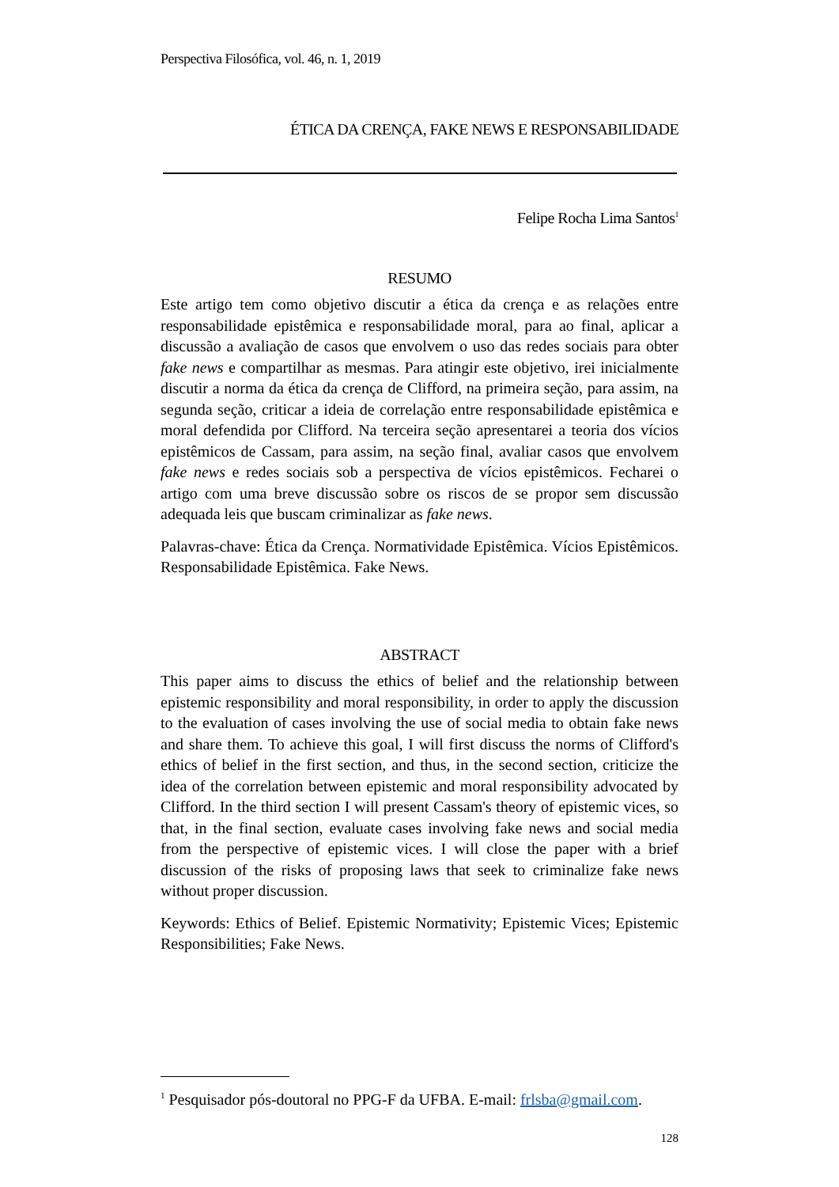Perspectiva Filosófica, vol. 46, n. 1, 2019
ÉTICA DA CRENÇA, FAKE NEWS E RESPONSABILIDADE
Felipe Rocha Lima Santos<sup>1</sup>
RESUMO
Este artigo tem como objetivo discutir a ética da crença e as relações entre responsabilidade epistêmica e responsabilidade moral, para ao final, aplicar a discussão a avaliação de casos que envolvem o uso das redes sociais para obter fake news e compartilhar as mesmas. Para atingir este objetivo, irei inicialmente discutir a norma da ética da crença de Clifford, na primeira seção, para assim, na segunda seção, criticar a ideia de correlação entre responsabilidade epistêmica e moral defendida por Clifford. Na terceira seção apresentarei a teoria dos vícios epistêmicos de Cassam, para assim, na seção final, avaliar casos que envolvem fake news e redes sociais sob a perspectiva de vícios epistêmicos. Fecharei o artigo com uma breve discussão sobre os riscos de se propor sem discussão adequada leis que buscam criminalizar as fake news.
Palavras-chave: Ética da Crença. Normatividade Epistêmica. Vícios Epistêmicos. Responsabilidade Epistêmica. Fake News.
ABSTRACT
This paper aims to discuss the ethics of belief and the relationship between epistemic responsibility and moral responsibility, in order to apply the discussion to the evaluation of cases involving the use of social media to obtain fake news and share them. To achieve this goal, I will first discuss the norms of Clifford's ethics of belief in the first section, and thus, in the second section, criticize the idea of the correlation between epistemic and moral responsibility advocated by Clifford. In the third section I will present Cassam's theory of epistemic vices, so that, in the final section, evaluate cases involving fake news and social media from the perspective of epistemic vices. I will close the paper with a brief discussion of the risks of proposing laws that seek to criminalize fake news without proper discussion.
Keywords: Ethics of Belief. Epistemic Normativity; Epistemic Vices; Epistemic Responsibilities; Fake News.
<sup>1</sup> Pesquisador pós-doutoral no PPG-F da UFBA. E-mail: frlsba@gmail.com.
128